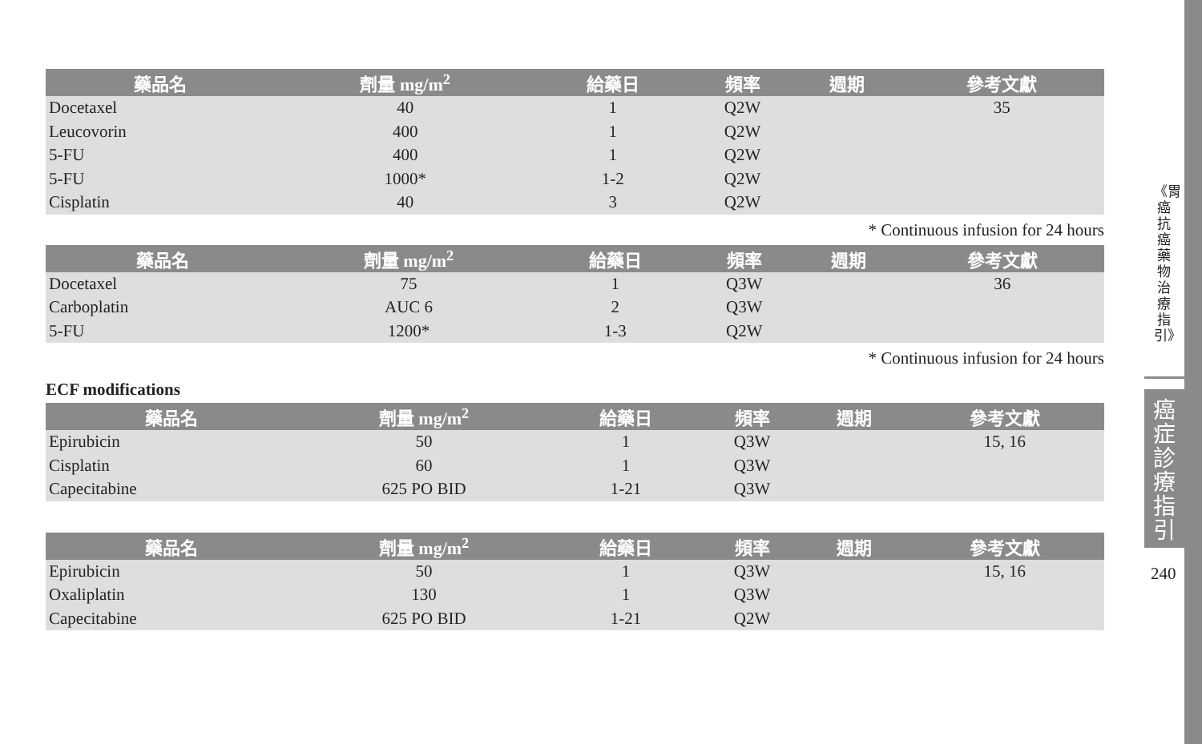| 藥品名 | 劑量 mg/m<sup>2</sup> | 給藥日 | 頻率 | 週期 | 參考文獻 |
| --- | --- | --- | --- | --- | --- |
| Docetaxel | 40 | 1 | Q2W | | 35 |
| Leucovorin | 400 | 1 | Q2W | | |
| 5-FU | 400 | 1 | Q2W | | |
| 5-FU | 1000* | 1-2 | Q2W | | |
| Cisplatin | 40 | 3 | Q2W | | |
* Continuous infusion for 24 hours
| 藥品名 | 劑量 mg/m<sup>2</sup> | 給藥日 | 頻率 | 週期 | 參考文獻 |
| --- | --- | --- | --- | --- | --- |
| Docetaxel | 75 | 1 | Q3W | | 36 |
| Carboplatin | AUC 6 | 2 | Q3W | | |
| 5-FU | 1200* | 1-3 | Q2W | | |
* Continuous infusion for 24 hours
ECF modifications
| 藥品名 | 劑量 mg/m<sup>2</sup> | 給藥日 | 頻率 | 週期 | 參考文獻 |
| --- | --- | --- | --- | --- | --- |
| Epirubicin | 50 | 1 | Q3W | | 15, 16 |
| Cisplatin | 60 | 1 | Q3W | | |
| Capecitabine | 625 PO BID | 1-21 | Q3W | | |
| 藥品名 | 劑量 mg/m<sup>2</sup> | 給藥日 | 頻率 | 週期 | 參考文獻 |
| --- | --- | --- | --- | --- | --- |
| Epirubicin | 50 | 1 | Q3W | | 15, 16 |
| Oxaliplatin | 130 | 1 | Q3W | | |
| Capecitabine | 625 PO BID | 1-21 | Q2W | | |
《胃癌抗癌藥物治療指引》
癌症診療指引
240